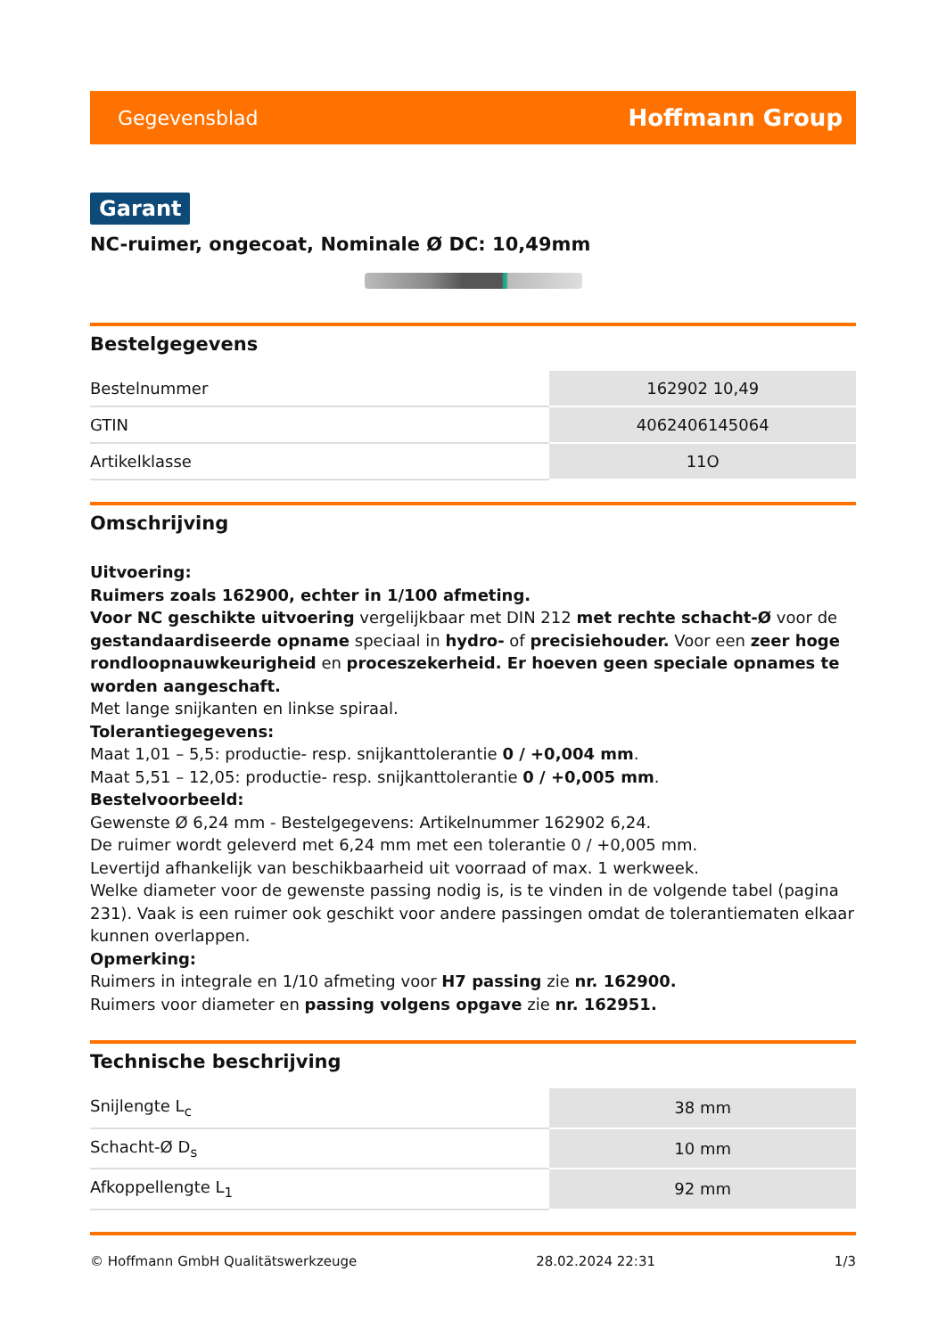Gegevensblad Hoffmann Group
Garant
NC-ruimer, ongecoat, Nominale Ø DC: 10,49mm
Bestelgegevens
| Bestelnummer | 162902 10,49 |
| GTIN | 4062406145064 |
| Artikelklasse | 11O |
Omschrijving
Uitvoering:
Ruimers zoals 162900, echter in 1/100 afmeting.
Voor NC geschikte uitvoering vergelijkbaar met DIN 212 met rechte schacht-Ø voor de gestandaardiseerde opname speciaal in hydro- of precisiehouder. Voor een zeer hoge rondloopnauwkeurigheid en proceszekerheid. Er hoeven geen speciale opnames te worden aangeschaft.
Met lange snijkanten en linkse spiraal.
Tolerantiegegevens:
Maat 1,01 – 5,5: productie- resp. snijkanttolerantie 0 / +0,004 mm.
Maat 5,51 – 12,05: productie- resp. snijkanttolerantie 0 / +0,005 mm.
Bestelvoorbeeld:
Gewenste Ø 6,24 mm - Bestelgegevens: Artikelnummer 162902 6,24.
De ruimer wordt geleverd met 6,24 mm met een tolerantie 0 / +0,005 mm.
Levertijd afhankelijk van beschikbaarheid uit voorraad of max. 1 werkweek.
Welke diameter voor de gewenste passing nodig is, is te vinden in de volgende tabel (pagina 231). Vaak is een ruimer ook geschikt voor andere passingen omdat de tolerantiematen elkaar kunnen overlappen.
Opmerking:
Ruimers in integrale en 1/10 afmeting voor H7 passing zie nr. 162900.
Ruimers voor diameter en passing volgens opgave zie nr. 162951.
Technische beschrijving
| Snijlengte L<sub>c</sub> | 38 mm |
| Schacht-Ø D<sub>s</sub> | 10 mm |
| Afkoppellengte L<sub>1</sub> | 92 mm |
© Hoffmann GmbH Qualitätswerkzeuge 28.02.2024 22:31 1/3